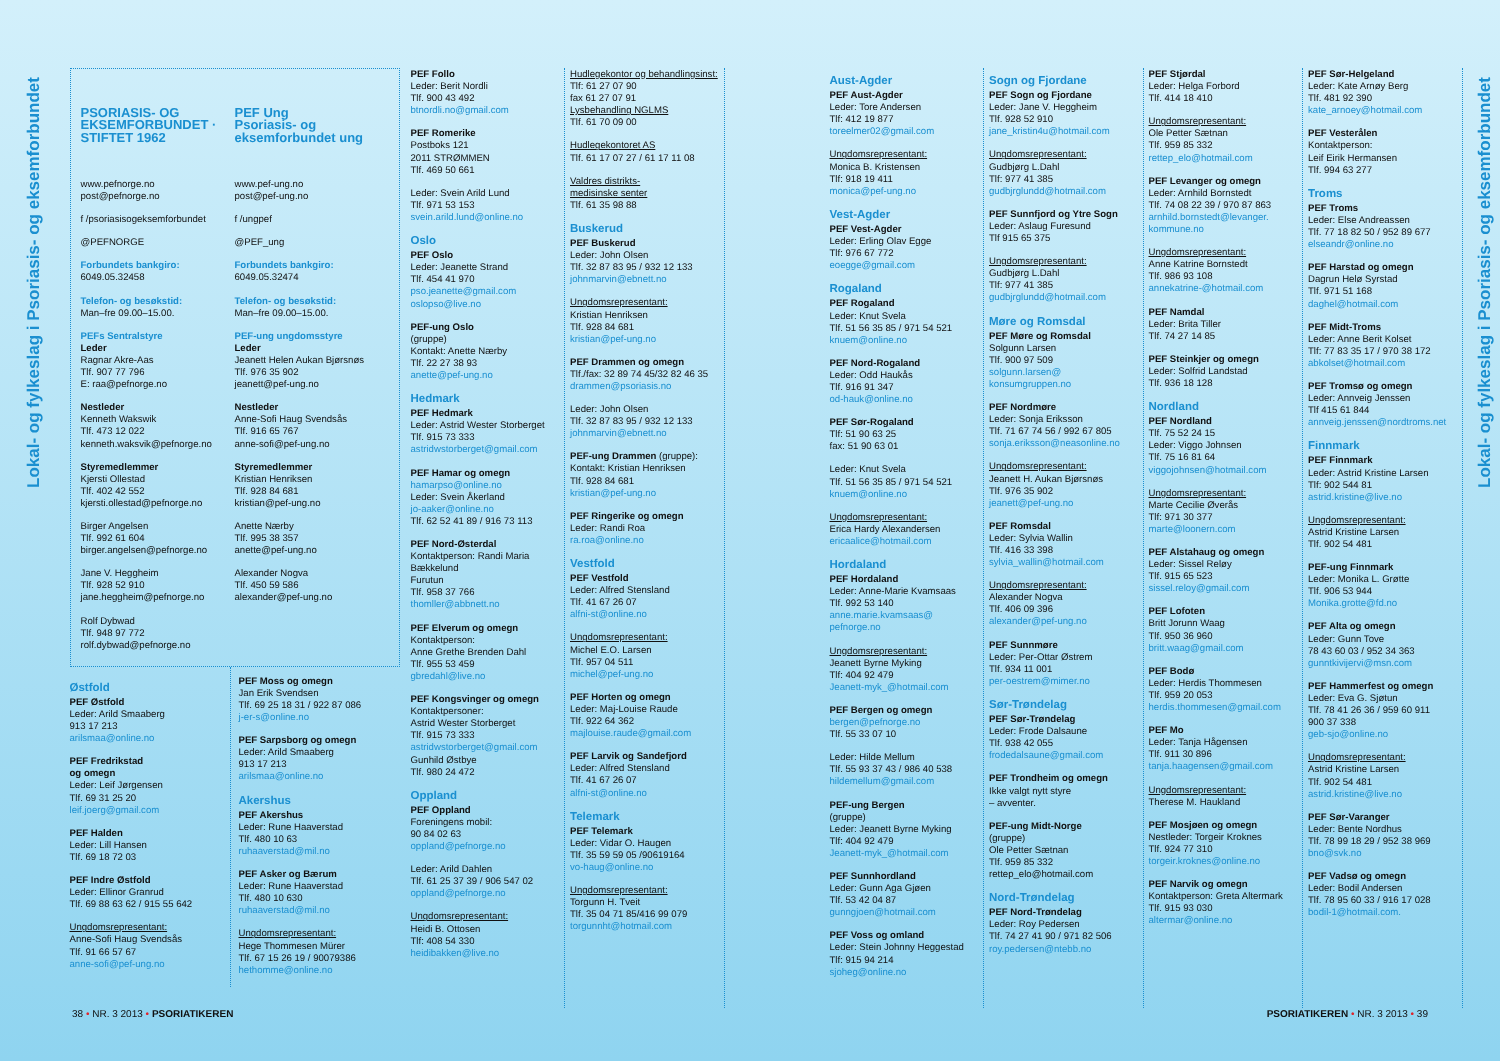Lokal- og fylkeslag i Psoriasis- og eksemforbundet
PSORIASIS- OG EKSEMFORBUNDET · STIFTET 1962
www.pefnorge.no
post@pefnorge.no
f /psoriasisogeksemforbundet
@PEFNORGE
Forbundets bankgiro:
6049.05.32458
Telefon- og besøkstid:
Man–fre 09.00–15.00.
PEFs Sentralstyre
Leder
Ragnar Akre-Aas
Tlf. 907 77 796
E: raa@pefnorge.no
Nestleder
Kenneth Wakswik
Tlf. 473 12 022
kenneth.waksvik@pefnorge.no
Styremedlemmer
Kjersti Ollestad
Tlf. 402 42 552
kjersti.ollestad@pefnorge.no
Birger Angelsen
Tlf. 992 61 604
birger.angelsen@pefnorge.no
Jane V. Heggheim
Tlf. 928 52 910
jane.heggheim@pefnorge.no
Rolf Dybwad
Tlf. 948 97 772
rolf.dybwad@pefnorge.no
PEF Ung
Psoriasis- og eksemforbundet ung
www.pef-ung.no
post@pef-ung.no
f /ungpef
@PEF_ung
Forbundets bankgiro:
6049.05.32474
Telefon- og besøkstid:
Man–fre 09.00–15.00.
PEF-ung ungdomsstyre
Leder
Jeanett Helen Aukan Bjørsnøs
Tlf. 976 35 902
jeanett@pef-ung.no
Nestleder
Anne-Sofi Haug Svendsås
Tlf. 916 65 767
anne-sofi@pef-ung.no
Styremedlemmer
Kristian Henriksen
Tlf. 928 84 681
kristian@pef-ung.no
Anette Nærby
Tlf. 995 38 357
anette@pef-ung.no
Alexander Nogva
Tlf. 450 59 586
alexander@pef-ung.no
Østfold
PEF Østfold
Leder: Arild Smaaberg
913 17 213
arilsmaa@online.no
PEF Fredrikstad
og omegn
Leder: Leif Jørgensen
Tlf. 69 31 25 20
leif.joerg@gmail.com
PEF Halden
Leder: Lill Hansen
Tlf. 69 18 72 03
PEF Indre Østfold
Leder: Ellinor Granrud
Tlf. 69 88 63 62 / 915 55 642
Ungdomsrepresentant:
Anne-Sofi Haug Svendsås
Tlf. 91 66 57 67
anne-sofi@pef-ung.no
PEF Moss og omegn
Jan Erik Svendsen
Tlf. 69 25 18 31 / 922 87 086
j-er-s@online.no
PEF Sarpsborg og omegn
Leder: Arild Smaaberg
913 17 213
arilsmaa@online.no
Akershus
PEF Akershus
Leder: Rune Haaverstad
Tlf. 480 10 63
ruhaaverstad@mil.no
PEF Asker og Bærum
Leder: Rune Haaverstad
Tlf. 480 10 630
ruhaaverstad@mil.no
Ungdomsrepresentant:
Hege Thommesen Mürer
Tlf. 67 15 26 19 / 90079386
hethomme@online.no
PEF Follo
Leder: Berit Nordli
Tlf. 900 43 492
btnordli.no@gmail.com
PEF Romerike
Postboks 121
2011 STRØMMEN
Tlf. 469 50 661
Leder: Svein Arild Lund
Tlf. 971 53 153
svein.arild.lund@online.no
Oslo
PEF Oslo
Leder: Jeanette Strand
Tlf. 454 41 970
pso.jeanette@gmail.com
oslopso@live.no
PEF-ung Oslo
(gruppe)
Kontakt: Anette Nærby
Tlf. 22 27 38 93
anette@pef-ung.no
Hedmark
PEF Hedmark
Leder: Astrid Wester Storberget
Tlf. 915 73 333
astridwstorberget@gmail.com
PEF Hamar og omegn
hamarpso@online.no
Leder: Svein Åkerland
jo-aaker@online.no
Tlf. 62 52 41 89 / 916 73 113
PEF Nord-Østerdal
Kontaktperson: Randi Maria Bækkelund
Furutun
Tlf. 958 37 766
thomller@abbnett.no
PEF Elverum og omegn
Kontaktperson:
Anne Grethe Brenden Dahl
Tlf. 955 53 459
gbredahl@live.no
PEF Kongsvinger og omegn
Kontaktpersoner:
Astrid Wester Storberget
Tlf. 915 73 333
astridwstorberget@gmail.com
Gunhild Østbye
Tlf. 980 24 472
Oppland
PEF Oppland
Foreningens mobil:
90 84 02 63
oppland@pefnorge.no
Leder: Arild Dahlen
Tlf. 61 25 37 39 / 906 547 02
oppland@pefnorge.no
Ungdomsrepresentant:
Heidi B. Ottosen
Tlf: 408 54 330
heidibakken@live.no
Hudlegekontor og behandlingsinst:
Tlf: 61 27 07 90
fax 61 27 07 91
Lysbehandling NGLMS
Tlf. 61 70 09 00
Hudlegekontoret AS
Tlf. 61 17 07 27 / 61 17 11 08
Valdres distrikts-
medisinske senter
Tlf. 61 35 98 88
Buskerud
PEF Buskerud
Leder: John Olsen
Tlf. 32 87 83 95 / 932 12 133
johnmarvin@ebnett.no
Ungdomsrepresentant:
Kristian Henriksen
Tlf. 928 84 681
kristian@pef-ung.no
PEF Drammen og omegn
Tlf./fax: 32 89 74 45/32 82 46 35
drammen@psoriasis.no
Leder: John Olsen
Tlf. 32 87 83 95 / 932 12 133
johnmarvin@ebnett.no
PEF-ung Drammen (gruppe):
Kontakt: Kristian Henriksen
Tlf. 928 84 681
kristian@pef-ung.no
PEF Ringerike og omegn
Leder: Randi Roa
ra.roa@online.no
Vestfold
PEF Vestfold
Leder: Alfred Stensland
Tlf. 41 67 26 07
alfni-st@online.no
Ungdomsrepresentant:
Michel E.O. Larsen
Tlf. 957 04 511
michel@pef-ung.no
PEF Horten og omegn
Leder: Maj-Louise Raude
Tlf. 922 64 362
majlouise.raude@gmail.com
PEF Larvik og Sandefjord
Leder: Alfred Stensland
Tlf. 41 67 26 07
alfni-st@online.no
Telemark
PEF Telemark
Leder: Vidar O. Haugen
Tlf. 35 59 59 05 /90619164
vo-haug@online.no
Ungdomsrepresentant:
Torgunn H. Tveit
Tlf. 35 04 71 85/416 99 079
torgunnht@hotmail.com
Aust-Agder
PEF Aust-Agder
Leder: Tore Andersen
Tlf: 412 19 877
toreelmer02@gmail.com
Ungdomsrepresentant:
Monica B. Kristensen
Tlf: 918 19 411
monica@pef-ung.no
Vest-Agder
PEF Vest-Agder
Leder: Erling Olav Egge
Tlf: 976 67 772
eoegge@gmail.com
Rogaland
PEF Rogaland
Leder: Knut Svela
Tlf. 51 56 35 85 / 971 54 521
knuem@online.no
PEF Nord-Rogaland
Leder: Odd Haukås
Tlf. 916 91 347
od-hauk@online.no
PEF Sør-Rogaland
Tlf: 51 90 63 25
fax: 51 90 63 01
Leder: Knut Svela
Tlf. 51 56 35 85 / 971 54 521
knuem@online.no
Ungdomsrepresentant:
Erica Hardy Alexandersen
ericaalice@hotmail.com
Hordaland
PEF Hordaland
Leder: Anne-Marie Kvamsaas
Tlf. 992 53 140
anne.marie.kvamsaas@
pefnorge.no
Ungdomsrepresentant:
Jeanett Byrne Myking
Tlf: 404 92 479
Jeanett-myk_@hotmail.com
PEF Bergen og omegn
bergen@pefnorge.no
Tlf. 55 33 07 10
Leder: Hilde Mellum
Tlf. 55 93 37 43 / 986 40 538
hildemellum@gmail.com
PEF-ung Bergen
(gruppe)
Leder: Jeanett Byrne Myking
Tlf: 404 92 479
Jeanett-myk_@hotmail.com
PEF Sunnhordland
Leder: Gunn Aga Gjøen
Tlf. 53 42 04 87
gunngjoen@hotmail.com
PEF Voss og omland
Leder: Stein Johnny Heggestad
Tlf: 915 94 214
sjoheg@online.no
Sogn og Fjordane
PEF Sogn og Fjordane
Leder: Jane V. Heggheim
Tlf. 928 52 910
jane_kristin4u@hotmail.com
Ungdomsrepresentant:
Gudbjørg L.Dahl
Tlf: 977 41 385
gudbjrglundd@hotmail.com
PEF Sunnfjord og Ytre Sogn
Leder: Aslaug Furesund
Tlf 915 65 375
Ungdomsrepresentant:
Gudbjørg L.Dahl
Tlf: 977 41 385
gudbjrglundd@hotmail.com
Møre og Romsdal
PEF Møre og Romsdal
Solgunn Larsen
Tlf. 900 97 509
solgunn.larsen@
konsumgruppen.no
PEF Nordmøre
Leder: Sonja Eriksson
Tlf. 71 67 74 56 / 992 67 805
sonja.eriksson@neasonline.no
Ungdomsrepresentant:
Jeanett H. Aukan Bjørsnøs
Tlf. 976 35 902
jeanett@pef-ung.no
PEF Romsdal
Leder: Sylvia Wallin
Tlf. 416 33 398
sylvia_wallin@hotmail.com
Ungdomsrepresentant:
Alexander Nogva
Tlf. 406 09 396
alexander@pef-ung.no
PEF Sunnmøre
Leder: Per-Ottar Østrem
Tlf. 934 11 001
per-oestrem@mimer.no
Sør-Trøndelag
PEF Sør-Trøndelag
Leder: Frode Dalsaune
Tlf. 938 42 055
frodedalsaune@gmail.com
PEF Trondheim og omegn
Ikke valgt nytt styre
– avventer.
PEF-ung Midt-Norge
(gruppe)
Ole Petter Sætnan
Tlf. 959 85 332
rettep_elo@hotmail.com
Nord-Trøndelag
PEF Nord-Trøndelag
Leder: Roy Pedersen
Tlf. 74 27 41 90 / 971 82 506
roy.pedersen@ntebb.no
PEF Stjørdal
Leder: Helga Forbord
Tlf. 414 18 410
Ungdomsrepresentant:
Ole Petter Sætnan
Tlf. 959 85 332
rettep_elo@hotmail.com
PEF Levanger og omegn
Leder: Arnhild Bornstedt
Tlf. 74 08 22 39 / 970 87 863
arnhild.bornstedt@levanger.
kommune.no
Ungdomsrepresentant:
Anne Katrine Bornstedt
Tlf. 986 93 108
annekatrine-@hotmail.com
PEF Namdal
Leder: Brita Tiller
Tlf. 74 27 14 85
PEF Steinkjer og omegn
Leder: Solfrid Landstad
Tlf. 936 18 128
Nordland
PEF Nordland
Tlf. 75 52 24 15
Leder: Viggo Johnsen
Tlf. 75 16 81 64
viggojohnsen@hotmail.com
Ungdomsrepresentant:
Marte Cecilie Øverås
Tlf: 971 30 377
marte@loonern.com
PEF Alstahaug og omegn
Leder: Sissel Reløy
Tlf. 915 65 523
sissel.reloy@gmail.com
PEF Lofoten
Britt Jorunn Waag
Tlf. 950 36 960
britt.waag@gmail.com
PEF Bodø
Leder: Herdis Thommesen
Tlf. 959 20 053
herdis.thommesen@gmail.com
PEF Mo
Leder: Tanja Hågensen
Tlf. 911 30 896
tanja.haagensen@gmail.com
Ungdomsrepresentant:
Therese M. Haukland
PEF Mosjøen og omegn
Nestleder: Torgeir Kroknes
Tlf. 924 77 310
torgeir.kroknes@online.no
PEF Narvik og omegn
Kontaktperson: Greta Altermark
Tlf. 915 93 030
altermar@online.no
PEF Sør-Helgeland
Leder: Kate Arnøy Berg
Tlf. 481 92 390
kate_arnoey@hotmail.com
PEF Vesterålen
Kontaktperson:
Leif Eirik Hermansen
Tlf. 994 63 277
Troms
PEF Troms
Leder: Else Andreassen
Tlf. 77 18 82 50 / 952 89 677
elseandr@online.no
PEF Harstad og omegn
Dagrun Helø Syrstad
Tlf. 971 51 168
daghel@hotmail.com
PEF Midt-Troms
Leder: Anne Berit Kolset
Tlf: 77 83 35 17 / 970 38 172
abkolset@hotmail.com
PEF Tromsø og omegn
Leder: Annveig Jenssen
Tlf 415 61 844
annveig.jenssen@nordtroms.net
Finnmark
PEF Finnmark
Leder: Astrid Kristine Larsen
Tlf: 902 544 81
astrid.kristine@live.no
Ungdomsrepresentant:
Astrid Kristine Larsen
Tlf. 902 54 481
PEF-ung Finnmark
Leder: Monika L. Grøtte
Tlf. 906 53 944
Monika.grotte@fd.no
PEF Alta og omegn
Leder: Gunn Tove
78 43 60 03 / 952 34 363
gunntkivijervi@msn.com
PEF Hammerfest og omegn
Leder: Eva G. Sjøtun
Tlf. 78 41 26 36 / 959 60 911
900 37 338
geb-sjo@online.no
Ungdomsrepresentant:
Astrid Kristine Larsen
Tlf. 902 54 481
astrid.kristine@live.no
PEF Sør-Varanger
Leder: Bente Nordhus
Tlf. 78 99 18 29 / 952 38 969
bno@svk.no
PEF Vadsø og omegn
Leder: Bodil Andersen
Tlf. 78 95 60 33 / 916 17 028
bodil-1@hotmail.com.
Lokal- og fylkeslag i Psoriasis- og eksemforbundet
38 • NR. 3 2013 • PSORIATIKEREN
PSORIATIKEREN • NR. 3 2013 • 39